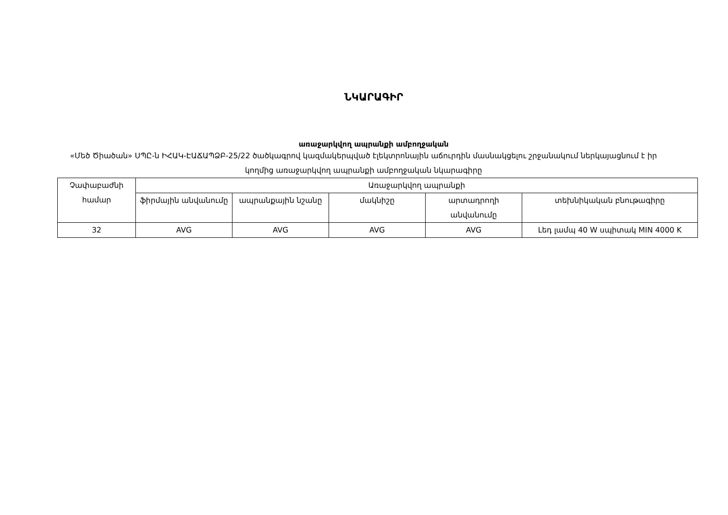ՆԿԱՐԱԳԻՐ
առաջարկվող ապրանքի ամբողջական
«Մեծ Ծիածան» ՍՊԸ-ն ԻՀԱԿ-ԷԱՃԱՊՁԲ-25/22 ծածկագրով կազմակերպված էլեկտրոնային աճուրդին մասնակցելու շրջանակում ներկայացնում է իր կողմից առաջարկվող ապրանքի ամբողջական նկարագիրը
| Չափաբաժնի համար | Առաջարկվող ապրանքի | | | | |
| --- | --- | --- | --- | --- | --- |
| | ֆիրմային անվանումը | ապրանքային նշանը | մակնիշը | արտադրողի անվանումը | տեխնիկական բնութագիրը |
| 32 | AVG | AVG | AVG | AVG | Լեդ լամպ 40 W սպիտակ MIN 4000 K |